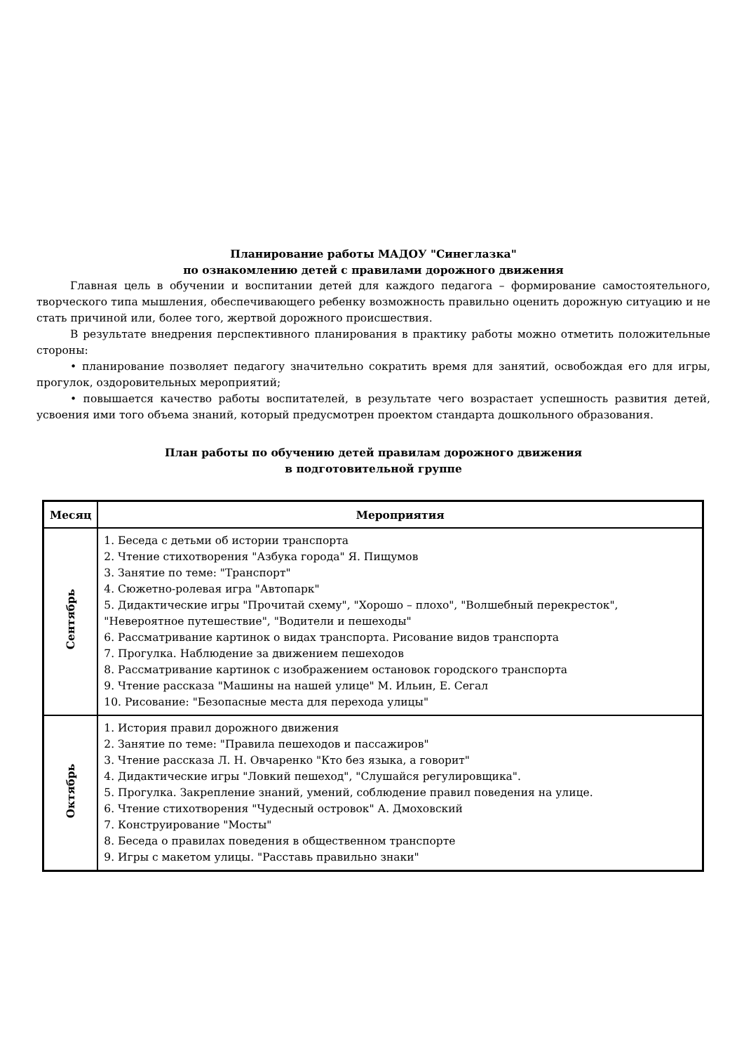Планирование работы МАДОУ "Синеглазка"
по ознакомлению детей с правилами дорожного движения
Главная цель в обучении и воспитании детей для каждого педагога – формирование самостоятельного, творческого типа мышления, обеспечивающего ребенку возможность правильно оценить дорожную ситуацию и не стать причиной или, более того, жертвой дорожного происшествия.
В результате внедрения перспективного планирования в практику работы можно отметить положительные стороны:
• планирование позволяет педагогу значительно сократить время для занятий, освобождая его для игры, прогулок, оздоровительных мероприятий;
• повышается качество работы воспитателей, в результате чего возрастает успешность развития детей, усвоения ими того объема знаний, который предусмотрен проектом стандарта дошкольного образования.
План работы по обучению детей правилам дорожного движения
в подготовительной группе
| Месяц | Мероприятия |
| --- | --- |
| Сентябрь | 1. Беседа с детьми об истории транспорта 2. Чтение стихотворения "Азбука города" Я. Пищумов 3. Занятие по теме: "Транспорт" 4. Сюжетно-ролевая игра "Автопарк" 5. Дидактические игры "Прочитай схему", "Хорошо – плохо", "Волшебный перекресток", "Невероятное путешествие", "Водители и пешеходы" 6. Рассматривание картинок о видах транспорта. Рисование видов транспорта 7. Прогулка. Наблюдение за движением пешеходов 8. Рассматривание картинок с изображением остановок городского транспорта 9. Чтение рассказа "Машины на нашей улице" М. Ильин, Е. Сегал 10. Рисование: "Безопасные места для перехода улицы" |
| Октябрь | 1. История правил дорожного движения 2. Занятие по теме: "Правила пешеходов и пассажиров" 3. Чтение рассказа Л. Н. Овчаренко "Кто без языка, а говорит" 4. Дидактические игры "Ловкий пешеход", "Слушайся регулировщика". 5. Прогулка. Закрепление знаний, умений, соблюдение правил поведения на улице. 6. Чтение стихотворения "Чудесный островок" А. Дмоховский 7. Конструирование "Мосты" 8. Беседа о правилах поведения в общественном транспорте 9. Игры с макетом улицы. "Расставь правильно знаки" |